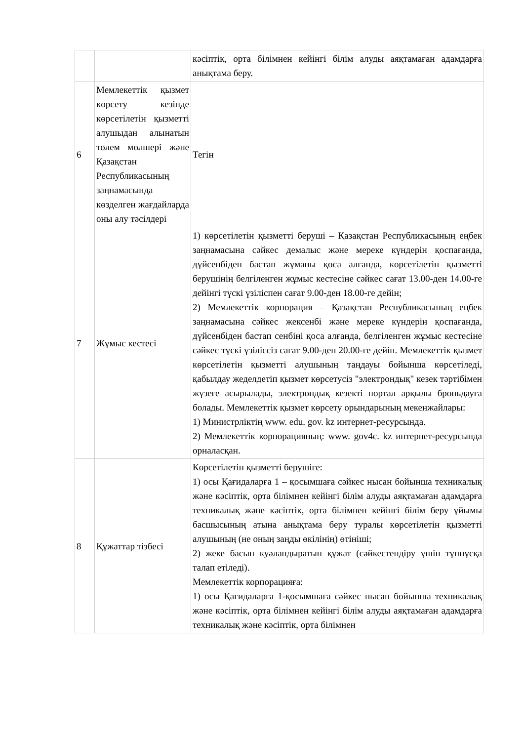| | | кәсіптік, орта білімнен кейінгі білім алуды аяқтамаған адамдарға анықтама беру. |
| 6 | Мемлекеттік қызмет көрсету кезінде көрсетілетін қызметті алушыдан алынатын төлем мөлшері және Қазақстан Республикасының заңнамасында көзделген жағдайларда оны алу тәсілдері | Тегін |
| 7 | Жұмыс кестесі | 1) көрсетілетін қызметті беруші – Қазақстан Республикасының еңбек заңнамасына сәйкес демалыс және мереке күндерін қоспағанда, дүйсенбіден бастап жұманы қоса алғанда, көрсетілетін қызметті берушінің белгіленген жұмыс кестесіне сәйкес сағат 13.00-ден 14.00-ге дейінгі түскі үзіліспен сағат 9.00-ден 18.00-ге дейін; 2) Мемлекеттік корпорация – Қазақстан Республикасының еңбек заңнамасына сәйкес жексенбі және мереке күндерін қоспағанда, дүйсенбіден бастап сенбіні қоса алғанда, белгіленген жұмыс кестесіне сәйкес түскі үзіліссіз сағат 9.00-ден 20.00-ге дейін. Мемлекеттік қызмет көрсетілетін қызметті алушының таңдауы бойынша көрсетіледі, қабылдау жеделдетіп қызмет көрсетусіз "электрондық" кезек тәртібімен жүзеге асырылады, электрондық кезекті портал арқылы броньдауға болады. Мемлекеттік қызмет көрсету орындарының мекенжайлары: 1) Министрліктің www. edu. gov. kz интернет-ресурсында. 2) Мемлекеттік корпорацияның: www. gov4c. kz интернет-ресурсында орналасқан. |
| 8 | Құжаттар тізбесі | Көрсетілетін қызметті берушіге: 1) осы Қағидаларға 1 – қосымшаға сәйкес нысан бойынша техникалық және кәсіптік, орта білімнен кейінгі білім алуды аяқтамаған адамдарға техникалық және кәсіптік, орта білімнен кейінгі білім беру ұйымы басшысының атына анықтама беру туралы көрсетілетін қызметті алушының (не оның заңды өкілінің) өтініші; 2) жеке басын куәландыратын құжат (сәйкестендіру үшін түпнұсқа талап етіледі). Мемлекеттік корпорацияға: 1) осы Қағидаларға 1-қосымшаға сәйкес нысан бойынша техникалық және кәсіптік, орта білімнен кейінгі білім алуды аяқтамаған адамдарға техникалық және кәсіптік, орта білімнен |